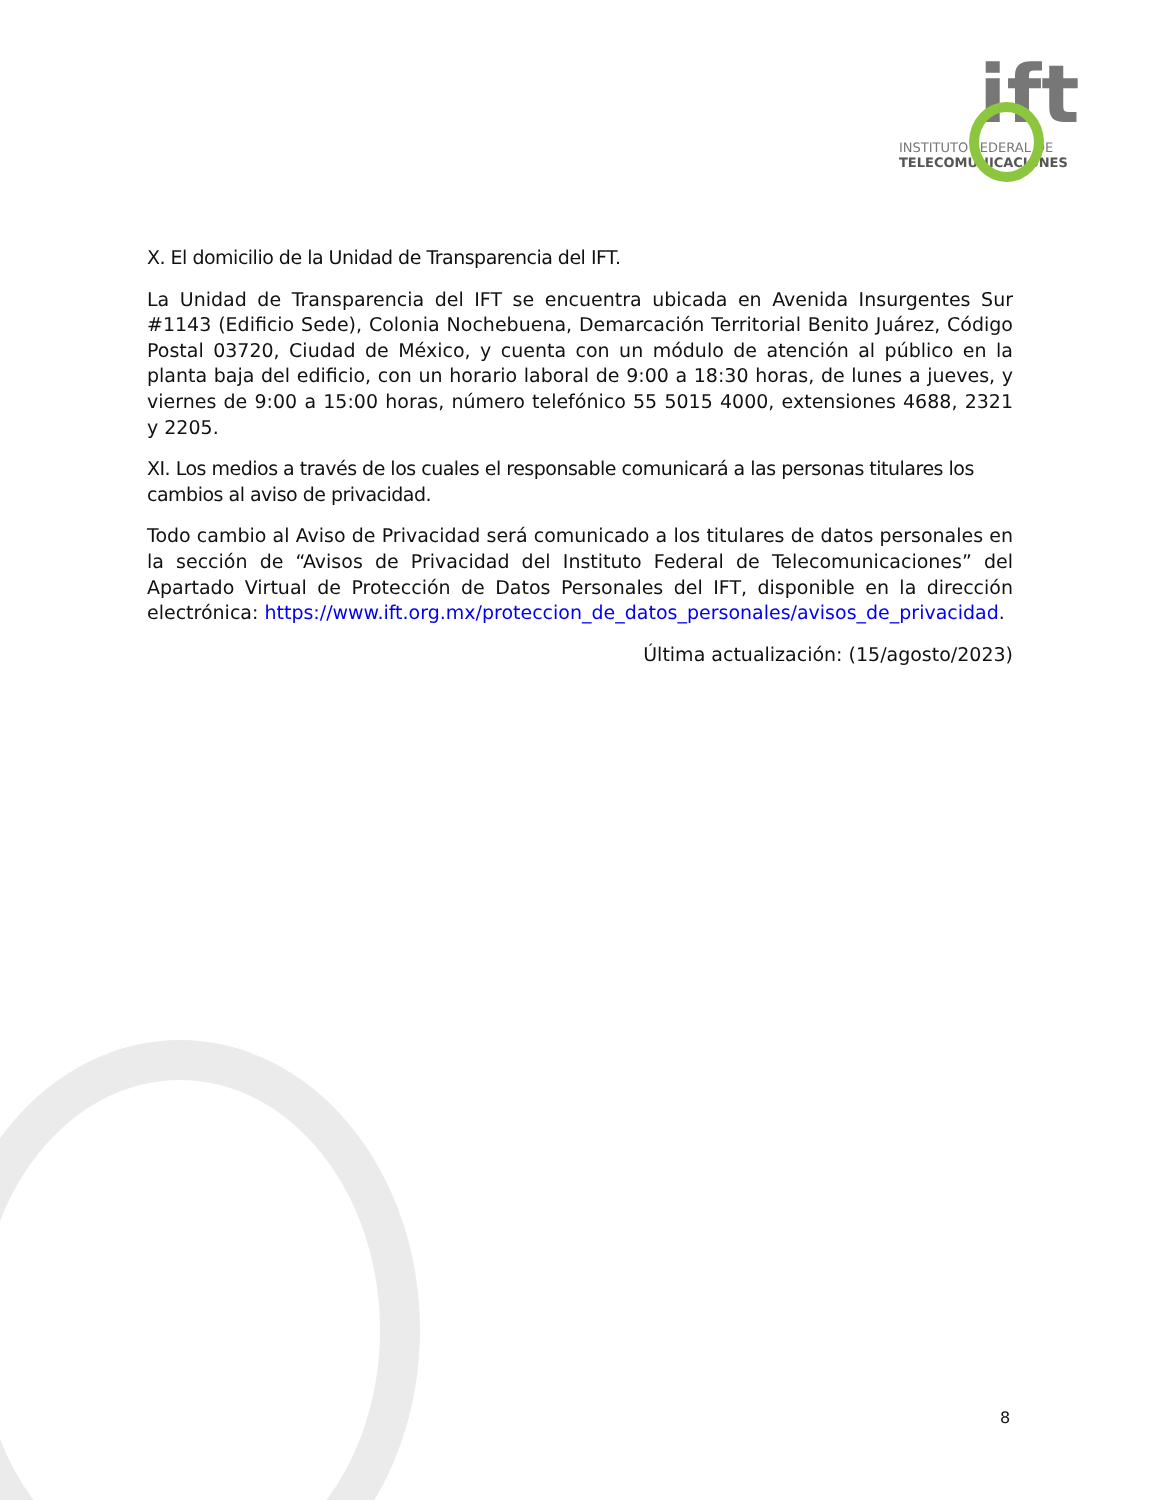ift
INSTITUTO FEDERAL DE
TELECOMUNICACIONES
X. El domicilio de la Unidad de Transparencia del IFT.
La Unidad de Transparencia del IFT se encuentra ubicada en Avenida Insurgentes Sur #1143 (Edificio Sede), Colonia Nochebuena, Demarcación Territorial Benito Juárez, Código Postal 03720, Ciudad de México, y cuenta con un módulo de atención al público en la planta baja del edificio, con un horario laboral de 9:00 a 18:30 horas, de lunes a jueves, y viernes de 9:00 a 15:00 horas, número telefónico 55 5015 4000, extensiones 4688, 2321 y 2205.
XI. Los medios a través de los cuales el responsable comunicará a las personas titulares los cambios al aviso de privacidad.
Todo cambio al Aviso de Privacidad será comunicado a los titulares de datos personales en la sección de “Avisos de Privacidad del Instituto Federal de Telecomunicaciones” del Apartado Virtual de Protección de Datos Personales del IFT, disponible en la dirección electrónica: https://www.ift.org.mx/proteccion_de_datos_personales/avisos_de_privacidad.
Última actualización: (15/agosto/2023)
8